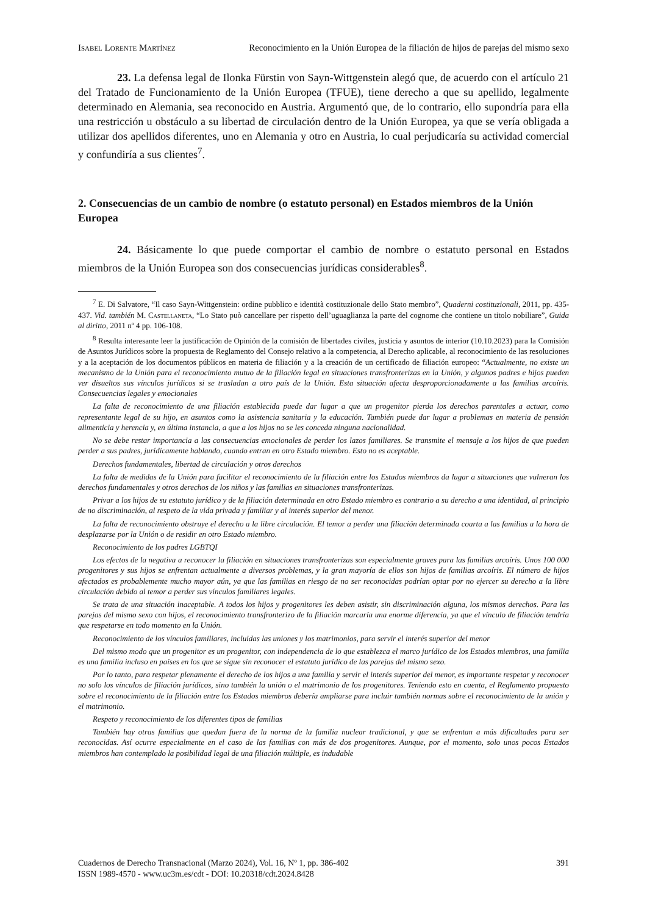Isabel Lorente Martínez Reconocimiento en la Unión Europea de la filiación de hijos de parejas del mismo sexo
23. La defensa legal de Ilonka Fürstin von Sayn-Wittgenstein alegó que, de acuerdo con el artículo 21 del Tratado de Funcionamiento de la Unión Europea (TFUE), tiene derecho a que su apellido, legalmente determinado en Alemania, sea reconocido en Austria. Argumentó que, de lo contrario, ello supondría para ella una restricción u obstáculo a su libertad de circulación dentro de la Unión Europea, ya que se vería obligada a utilizar dos apellidos diferentes, uno en Alemania y otro en Austria, lo cual perjudicaría su actividad comercial y confundiría a sus clientes<sup>7</sup>.
2. Consecuencias de un cambio de nombre (o estatuto personal) en Estados miembros de la Unión Europea
24. Básicamente lo que puede comportar el cambio de nombre o estatuto personal en Estados miembros de la Unión Europea son dos consecuencias jurídicas considerables<sup>8</sup>.
<sup>7</sup> E. Di Salvatore, “Il caso Sayn-Wittgenstein: ordine pubblico e identità costituzionale dello Stato membro”, Quaderni costituzionali, 2011, pp. 435-437. Vid. también M. Castellaneta, “Lo Stato può cancellare per rispetto dell’uguaglianza la parte del cognome che contiene un titolo nobiliare”, Guida al diritto, 2011 nº 4 pp. 106-108.
<sup>8</sup> Resulta interesante leer la justificación de Opinión de la comisión de libertades civiles, justicia y asuntos de interior (10.10.2023) para la Comisión de Asuntos Jurídicos sobre la propuesta de Reglamento del Consejo relativo a la competencia, al Derecho aplicable, al reconocimiento de las resoluciones y a la aceptación de los documentos públicos en materia de filiación y a la creación de un certificado de filiación europeo: “Actualmente, no existe un mecanismo de la Unión para el reconocimiento mutuo de la filiación legal en situaciones transfronterizas en la Unión, y algunos padres e hijos pueden ver disueltos sus vínculos jurídicos si se trasladan a otro país de la Unión. Esta situación afecta desproporcionadamente a las familias arcoíris. Consecuencias legales y emocionales
La falta de reconocimiento de una filiación establecida puede dar lugar a que un progenitor pierda los derechos parentales a actuar, como representante legal de su hijo, en asuntos como la asistencia sanitaria y la educación. También puede dar lugar a problemas en materia de pensión alimenticia y herencia y, en última instancia, a que a los hijos no se les conceda ninguna nacionalidad.
No se debe restar importancia a las consecuencias emocionales de perder los lazos familiares. Se transmite el mensaje a los hijos de que pueden perder a sus padres, jurídicamente hablando, cuando entran en otro Estado miembro. Esto no es aceptable.
Derechos fundamentales, libertad de circulación y otros derechos
La falta de medidas de la Unión para facilitar el reconocimiento de la filiación entre los Estados miembros da lugar a situaciones que vulneran los derechos fundamentales y otros derechos de los niños y las familias en situaciones transfronterizas.
Privar a los hijos de su estatuto jurídico y de la filiación determinada en otro Estado miembro es contrario a su derecho a una identidad, al principio de no discriminación, al respeto de la vida privada y familiar y al interés superior del menor.
La falta de reconocimiento obstruye el derecho a la libre circulación. El temor a perder una filiación determinada coarta a las familias a la hora de desplazarse por la Unión o de residir en otro Estado miembro.
Reconocimiento de los padres LGBTQI
Los efectos de la negativa a reconocer la filiación en situaciones transfronterizas son especialmente graves para las familias arcoíris. Unos 100 000 progenitores y sus hijos se enfrentan actualmente a diversos problemas, y la gran mayoría de ellos son hijos de familias arcoíris. El número de hijos afectados es probablemente mucho mayor aún, ya que las familias en riesgo de no ser reconocidas podrían optar por no ejercer su derecho a la libre circulación debido al temor a perder sus vínculos familiares legales.
Se trata de una situación inaceptable. A todos los hijos y progenitores les deben asistir, sin discriminación alguna, los mismos derechos. Para las parejas del mismo sexo con hijos, el reconocimiento transfronterizo de la filiación marcaría una enorme diferencia, ya que el vínculo de filiación tendría que respetarse en todo momento en la Unión.
Reconocimiento de los vínculos familiares, incluidas las uniones y los matrimonios, para servir el interés superior del menor
Del mismo modo que un progenitor es un progenitor, con independencia de lo que establezca el marco jurídico de los Estados miembros, una familia es una familia incluso en países en los que se sigue sin reconocer el estatuto jurídico de las parejas del mismo sexo.
Por lo tanto, para respetar plenamente el derecho de los hijos a una familia y servir el interés superior del menor, es importante respetar y reconocer no solo los vínculos de filiación jurídicos, sino también la unión o el matrimonio de los progenitores. Teniendo esto en cuenta, el Reglamento propuesto sobre el reconocimiento de la filiación entre los Estados miembros debería ampliarse para incluir también normas sobre el reconocimiento de la unión y el matrimonio.
Respeto y reconocimiento de los diferentes tipos de familias
También hay otras familias que quedan fuera de la norma de la familia nuclear tradicional, y que se enfrentan a más dificultades para ser reconocidas. Así ocurre especialmente en el caso de las familias con más de dos progenitores. Aunque, por el momento, solo unos pocos Estados miembros han contemplado la posibilidad legal de una filiación múltiple, es indudable
Cuadernos de Derecho Transnacional (Marzo 2024), Vol. 16, Nº 1, pp. 386-402
ISSN 1989-4570 - www.uc3m.es/cdt - DOI: 10.20318/cdt.2024.8428
391